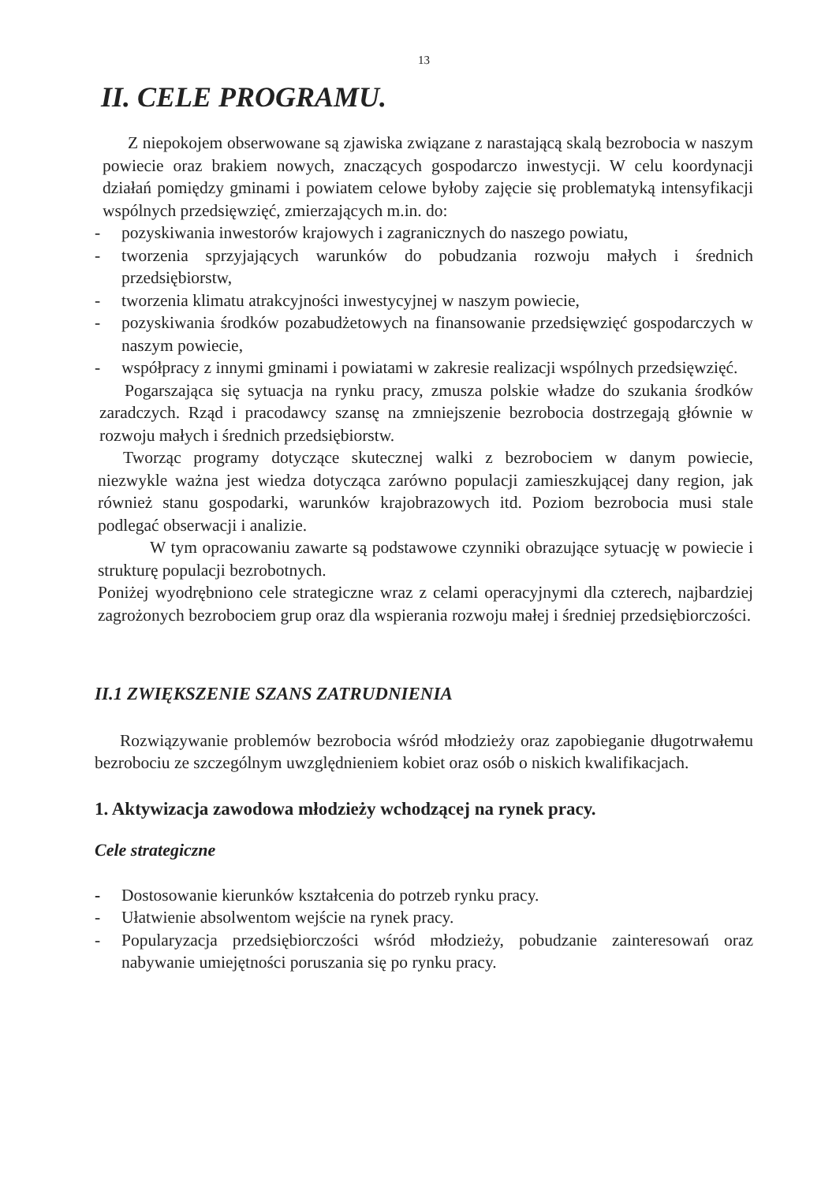13
II. CELE PROGRAMU.
Z niepokojem obserwowane są zjawiska związane z narastającą skalą bezrobocia w naszym powiecie oraz brakiem nowych, znaczących gospodarczo inwestycji. W celu koordynacji działań pomiędzy gminami i powiatem celowe byłoby zajęcie się problematyką intensyfikacji wspólnych przedsięwzięć, zmierzających m.in. do:
- pozyskiwania inwestorów krajowych i zagranicznych do naszego powiatu,
- tworzenia sprzyjających warunków do pobudzania rozwoju małych i średnich przedsiębiorstw,
- tworzenia klimatu atrakcyjności inwestycyjnej w naszym powiecie,
- pozyskiwania środków pozabudżetowych na finansowanie przedsięwzięć gospodarczych w naszym powiecie,
- współpracy z innymi gminami i powiatami w zakresie realizacji wspólnych przedsięwzięć.
Pogarszająca się sytuacja na rynku pracy, zmusza polskie władze do szukania środków zaradczych. Rząd i pracodawcy szansę na zmniejszenie bezrobocia dostrzegają głównie w rozwoju małych i średnich przedsiębiorstw.
Tworząc programy dotyczące skutecznej walki z bezrobociem w danym powiecie, niezwykle ważna jest wiedza dotycząca zarówno populacji zamieszkującej dany region, jak również stanu gospodarki, warunków krajobrazowych itd. Poziom bezrobocia musi stale podlegać obserwacji i analizie.
W tym opracowaniu zawarte są podstawowe czynniki obrazujące sytuację w powiecie i strukturę populacji bezrobotnych.
Poniżej wyodrębniono cele strategiczne wraz z celami operacyjnymi dla czterech, najbardziej zagrożonych bezrobociem grup oraz dla wspierania rozwoju małej i średniej przedsiębiorczości.
II.1 ZWIĘKSZENIE SZANS ZATRUDNIENIA
Rozwiązywanie problemów bezrobocia wśród młodzieży oraz zapobieganie długotrwałemu bezrobociu ze szczególnym uwzględnieniem kobiet oraz osób o niskich kwalifikacjach.
1. Aktywizacja zawodowa młodzieży wchodzącej na rynek pracy.
Cele strategiczne
- Dostosowanie kierunków kształcenia do potrzeb rynku pracy.
- Ułatwienie absolwentom wejście na rynek pracy.
- Popularyzacja przedsiębiorczości wśród młodzieży, pobudzanie zainteresowań oraz nabywanie umiejętności poruszania się po rynku pracy.